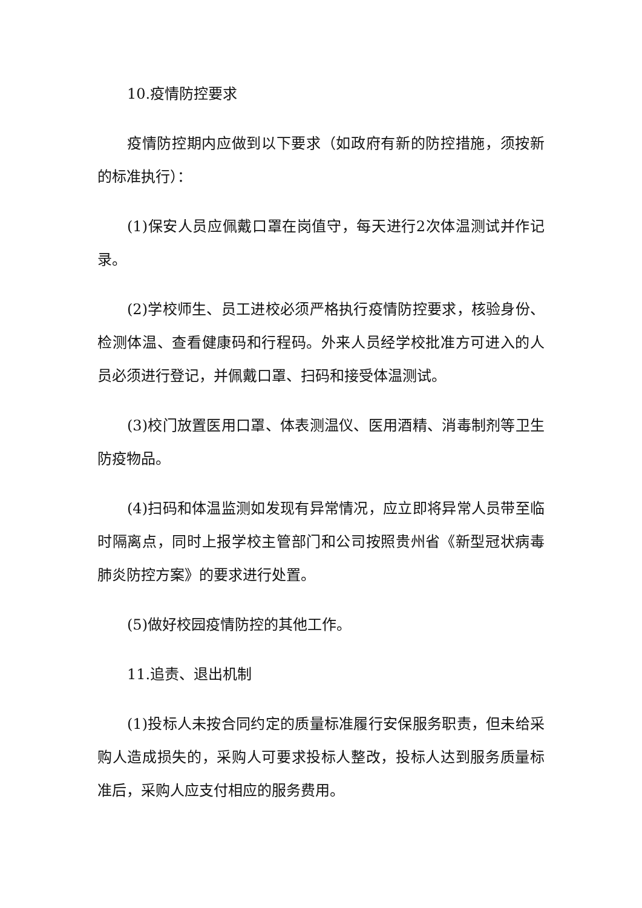10.疫情防控要求
疫情防控期内应做到以下要求（如政府有新的防控措施，须按新的标准执行）：
(1)保安人员应佩戴口罩在岗值守，每天进行2次体温测试并作记录。
(2)学校师生、员工进校必须严格执行疫情防控要求，核验身份、检测体温、查看健康码和行程码。外来人员经学校批准方可进入的人员必须进行登记，并佩戴口罩、扫码和接受体温测试。
(3)校门放置医用口罩、体表测温仪、医用酒精、消毒制剂等卫生防疫物品。
(4)扫码和体温监测如发现有异常情况，应立即将异常人员带至临时隔离点，同时上报学校主管部门和公司按照贵州省《新型冠状病毒肺炎防控方案》的要求进行处置。
(5)做好校园疫情防控的其他工作。
11.追责、退出机制
(1)投标人未按合同约定的质量标准履行安保服务职责，但未给采购人造成损失的，采购人可要求投标人整改，投标人达到服务质量标准后，采购人应支付相应的服务费用。